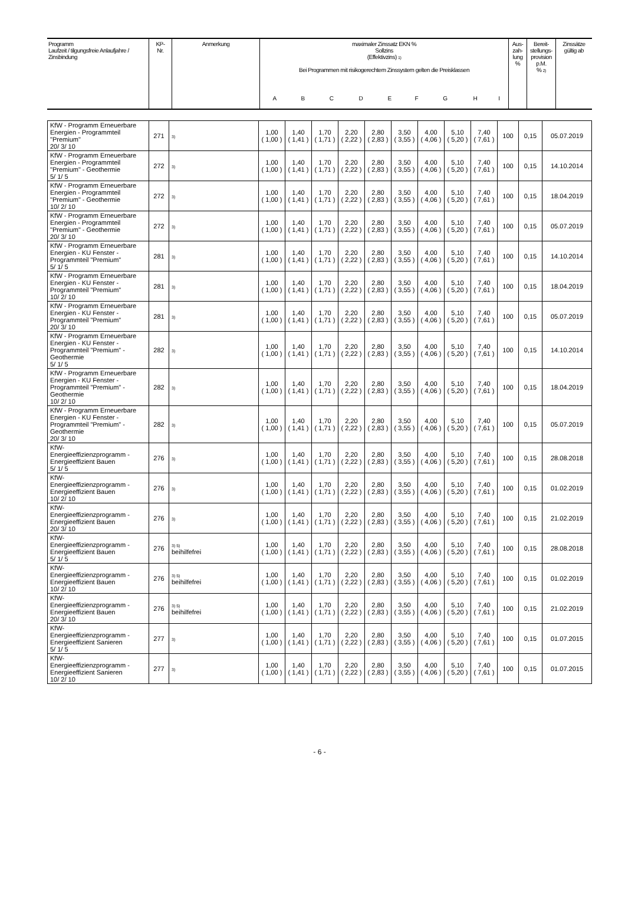| Programm Laufzeit / tilgungsfreie Anlaufjahre / Zinsbindung | KP- Nr. | Anmerkung | maximaler Zinssatz EKN % Sollzins (Effektivzins) 1) Bei Programmen mit risikogerechtem Zinssystem gelten die Preisklassen | | | | | | | | | Aus- zah- lung % | Bereit- stellungs- provision p.M. % 2) | Zinssätze gültig ab |
| | | | A | B | C | D | E | F | G | H | I | | | |
| KfW - Programm Erneuerbare Energien - Programmteil "Premium" 20/ 3/ 10 | 271 | 3) | 1,00 ( 1,00 ) | 1,40 ( 1,41 ) | 1,70 ( 1,71 ) | 2,20 ( 2,22 ) | 2,80 ( 2,83 ) | 3,50 ( 3,55 ) | 4,00 ( 4,06 ) | 5,10 ( 5,20 ) | 7,40 ( 7,61 ) | 100 | 0,15 | 05.07.2019 |
| KfW - Programm Erneuerbare Energien - Programmteil "Premium" - Geothermie 5/ 1/ 5 | 272 | 3) | 1,00 ( 1,00 ) | 1,40 ( 1,41 ) | 1,70 ( 1,71 ) | 2,20 ( 2,22 ) | 2,80 ( 2,83 ) | 3,50 ( 3,55 ) | 4,00 ( 4,06 ) | 5,10 ( 5,20 ) | 7,40 ( 7,61 ) | 100 | 0,15 | 14.10.2014 |
| KfW - Programm Erneuerbare Energien - Programmteil "Premium" - Geothermie 10/ 2/ 10 | 272 | 3) | 1,00 ( 1,00 ) | 1,40 ( 1,41 ) | 1,70 ( 1,71 ) | 2,20 ( 2,22 ) | 2,80 ( 2,83 ) | 3,50 ( 3,55 ) | 4,00 ( 4,06 ) | 5,10 ( 5,20 ) | 7,40 ( 7,61 ) | 100 | 0,15 | 18.04.2019 |
| KfW - Programm Erneuerbare Energien - Programmteil "Premium" - Geothermie 20/ 3/ 10 | 272 | 3) | 1,00 ( 1,00 ) | 1,40 ( 1,41 ) | 1,70 ( 1,71 ) | 2,20 ( 2,22 ) | 2,80 ( 2,83 ) | 3,50 ( 3,55 ) | 4,00 ( 4,06 ) | 5,10 ( 5,20 ) | 7,40 ( 7,61 ) | 100 | 0,15 | 05.07.2019 |
| KfW - Programm Erneuerbare Energien - KU Fenster - Programmteil "Premium" 5/ 1/ 5 | 281 | 3) | 1,00 ( 1,00 ) | 1,40 ( 1,41 ) | 1,70 ( 1,71 ) | 2,20 ( 2,22 ) | 2,80 ( 2,83 ) | 3,50 ( 3,55 ) | 4,00 ( 4,06 ) | 5,10 ( 5,20 ) | 7,40 ( 7,61 ) | 100 | 0,15 | 14.10.2014 |
| KfW - Programm Erneuerbare Energien - KU Fenster - Programmteil "Premium" 10/ 2/ 10 | 281 | 3) | 1,00 ( 1,00 ) | 1,40 ( 1,41 ) | 1,70 ( 1,71 ) | 2,20 ( 2,22 ) | 2,80 ( 2,83 ) | 3,50 ( 3,55 ) | 4,00 ( 4,06 ) | 5,10 ( 5,20 ) | 7,40 ( 7,61 ) | 100 | 0,15 | 18.04.2019 |
| KfW - Programm Erneuerbare Energien - KU Fenster - Programmteil "Premium" 20/ 3/ 10 | 281 | 3) | 1,00 ( 1,00 ) | 1,40 ( 1,41 ) | 1,70 ( 1,71 ) | 2,20 ( 2,22 ) | 2,80 ( 2,83 ) | 3,50 ( 3,55 ) | 4,00 ( 4,06 ) | 5,10 ( 5,20 ) | 7,40 ( 7,61 ) | 100 | 0,15 | 05.07.2019 |
| KfW - Programm Erneuerbare Energien - KU Fenster - Programmteil "Premium" - Geothermie 5/ 1/ 5 | 282 | 3) | 1,00 ( 1,00 ) | 1,40 ( 1,41 ) | 1,70 ( 1,71 ) | 2,20 ( 2,22 ) | 2,80 ( 2,83 ) | 3,50 ( 3,55 ) | 4,00 ( 4,06 ) | 5,10 ( 5,20 ) | 7,40 ( 7,61 ) | 100 | 0,15 | 14.10.2014 |
| KfW - Programm Erneuerbare Energien - KU Fenster - Programmteil "Premium" - Geothermie 10/ 2/ 10 | 282 | 3) | 1,00 ( 1,00 ) | 1,40 ( 1,41 ) | 1,70 ( 1,71 ) | 2,20 ( 2,22 ) | 2,80 ( 2,83 ) | 3,50 ( 3,55 ) | 4,00 ( 4,06 ) | 5,10 ( 5,20 ) | 7,40 ( 7,61 ) | 100 | 0,15 | 18.04.2019 |
| KfW - Programm Erneuerbare Energien - KU Fenster - Programmteil "Premium" - Geothermie 20/ 3/ 10 | 282 | 3) | 1,00 ( 1,00 ) | 1,40 ( 1,41 ) | 1,70 ( 1,71 ) | 2,20 ( 2,22 ) | 2,80 ( 2,83 ) | 3,50 ( 3,55 ) | 4,00 ( 4,06 ) | 5,10 ( 5,20 ) | 7,40 ( 7,61 ) | 100 | 0,15 | 05.07.2019 |
| KfW- Energieeffizienzprogramm - Energieeffizient Bauen 5/ 1/ 5 | 276 | 3) | 1,00 ( 1,00 ) | 1,40 ( 1,41 ) | 1,70 ( 1,71 ) | 2,20 ( 2,22 ) | 2,80 ( 2,83 ) | 3,50 ( 3,55 ) | 4,00 ( 4,06 ) | 5,10 ( 5,20 ) | 7,40 ( 7,61 ) | 100 | 0,15 | 28.08.2018 |
| KfW- Energieeffizienzprogramm - Energieeffizient Bauen 10/ 2/ 10 | 276 | 3) | 1,00 ( 1,00 ) | 1,40 ( 1,41 ) | 1,70 ( 1,71 ) | 2,20 ( 2,22 ) | 2,80 ( 2,83 ) | 3,50 ( 3,55 ) | 4,00 ( 4,06 ) | 5,10 ( 5,20 ) | 7,40 ( 7,61 ) | 100 | 0,15 | 01.02.2019 |
| KfW- Energieeffizienzprogramm - Energieeffizient Bauen 20/ 3/ 10 | 276 | 3) | 1,00 ( 1,00 ) | 1,40 ( 1,41 ) | 1,70 ( 1,71 ) | 2,20 ( 2,22 ) | 2,80 ( 2,83 ) | 3,50 ( 3,55 ) | 4,00 ( 4,06 ) | 5,10 ( 5,20 ) | 7,40 ( 7,61 ) | 100 | 0,15 | 21.02.2019 |
| KfW- Energieeffizienzprogramm - Energieeffizient Bauen 5/ 1/ 5 | 276 | 3) 5) beihilfefrei | 1,00 ( 1,00 ) | 1,40 ( 1,41 ) | 1,70 ( 1,71 ) | 2,20 ( 2,22 ) | 2,80 ( 2,83 ) | 3,50 ( 3,55 ) | 4,00 ( 4,06 ) | 5,10 ( 5,20 ) | 7,40 ( 7,61 ) | 100 | 0,15 | 28.08.2018 |
| KfW- Energieeffizienzprogramm - Energieeffizient Bauen 10/ 2/ 10 | 276 | 3) 5) beihilfefrei | 1,00 ( 1,00 ) | 1,40 ( 1,41 ) | 1,70 ( 1,71 ) | 2,20 ( 2,22 ) | 2,80 ( 2,83 ) | 3,50 ( 3,55 ) | 4,00 ( 4,06 ) | 5,10 ( 5,20 ) | 7,40 ( 7,61 ) | 100 | 0,15 | 01.02.2019 |
| KfW- Energieeffizienzprogramm - Energieeffizient Bauen 20/ 3/ 10 | 276 | 3) 5) beihilfefrei | 1,00 ( 1,00 ) | 1,40 ( 1,41 ) | 1,70 ( 1,71 ) | 2,20 ( 2,22 ) | 2,80 ( 2,83 ) | 3,50 ( 3,55 ) | 4,00 ( 4,06 ) | 5,10 ( 5,20 ) | 7,40 ( 7,61 ) | 100 | 0,15 | 21.02.2019 |
| KfW- Energieeffizienzprogramm - Energieeffizient Sanieren 5/ 1/ 5 | 277 | 3) | 1,00 ( 1,00 ) | 1,40 ( 1,41 ) | 1,70 ( 1,71 ) | 2,20 ( 2,22 ) | 2,80 ( 2,83 ) | 3,50 ( 3,55 ) | 4,00 ( 4,06 ) | 5,10 ( 5,20 ) | 7,40 ( 7,61 ) | 100 | 0,15 | 01.07.2015 |
| KfW- Energieeffizienzprogramm - Energieeffizient Sanieren 10/ 2/ 10 | 277 | 3) | 1,00 ( 1,00 ) | 1,40 ( 1,41 ) | 1,70 ( 1,71 ) | 2,20 ( 2,22 ) | 2,80 ( 2,83 ) | 3,50 ( 3,55 ) | 4,00 ( 4,06 ) | 5,10 ( 5,20 ) | 7,40 ( 7,61 ) | 100 | 0,15 | 01.07.2015 |
- 6 -